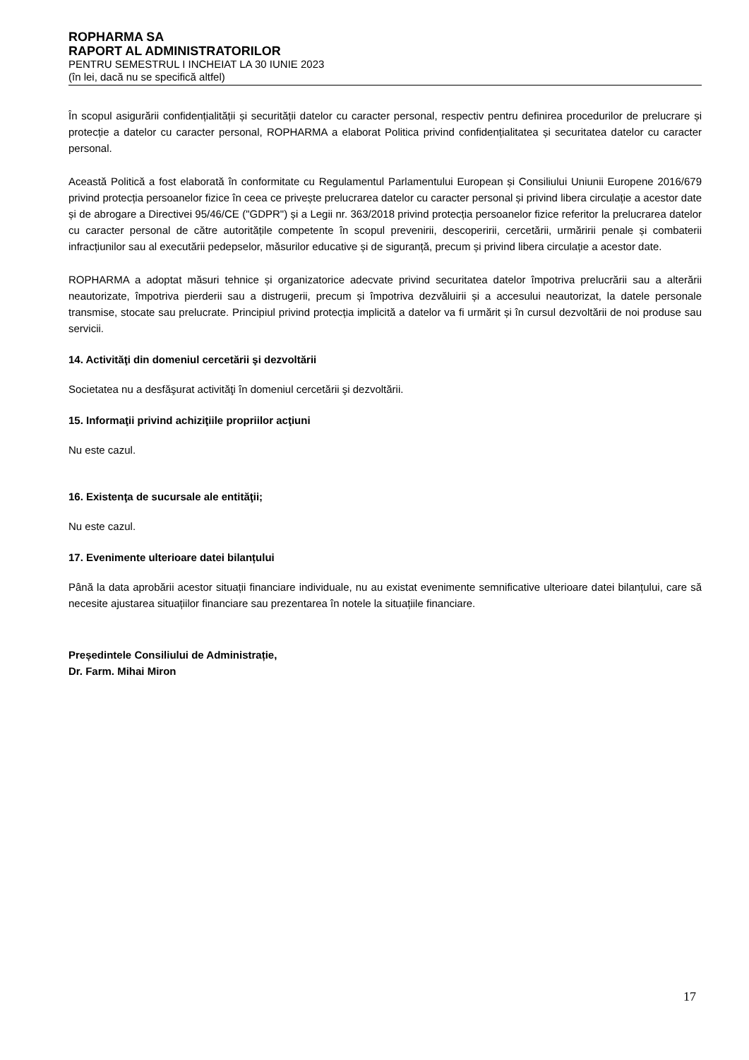ROPHARMA SA
RAPORT AL ADMINISTRATORILOR
PENTRU SEMESTRUL I INCHEIAT LA 30 IUNIE 2023
(în lei, dacă nu se specifică altfel)
În scopul asigurării confidențialității și securității datelor cu caracter personal, respectiv pentru definirea procedurilor de prelucrare și protecție a datelor cu caracter personal, ROPHARMA a elaborat Politica privind confidențialitatea și securitatea datelor cu caracter personal.
Această Politică a fost elaborată în conformitate cu Regulamentul Parlamentului European și Consiliului Uniunii Europene 2016/679 privind protecția persoanelor fizice în ceea ce privește prelucrarea datelor cu caracter personal și privind libera circulație a acestor date și de abrogare a Directivei 95/46/CE ("GDPR") și a Legii nr. 363/2018 privind protecția persoanelor fizice referitor la prelucrarea datelor cu caracter personal de către autoritățile competente în scopul prevenirii, descoperirii, cercetării, urmăririi penale și combaterii infracțiunilor sau al executării pedepselor, măsurilor educative și de siguranță, precum și privind libera circulație a acestor date.
ROPHARMA a adoptat măsuri tehnice și organizatorice adecvate privind securitatea datelor împotriva prelucrării sau a alterării neautorizate, împotriva pierderii sau a distrugerii, precum și împotriva dezvăluirii și a accesului neautorizat, la datele personale transmise, stocate sau prelucrate. Principiul privind protecția implicită a datelor va fi urmărit și în cursul dezvoltării de noi produse sau servicii.
14. Activităţi din domeniul cercetării şi dezvoltării
Societatea nu a desfăşurat activităţi în domeniul cercetării şi dezvoltării.
15. Informaţii privind achiziţiile propriilor acţiuni
Nu este cazul.
16. Existenţa de sucursale ale entităţii;
Nu este cazul.
17. Evenimente ulterioare datei bilanțului
Până la data aprobării acestor situații financiare individuale, nu au existat evenimente semnificative ulterioare datei bilanțului, care să necesite ajustarea situațiilor financiare sau prezentarea în notele la situațiile financiare.
Președintele Consiliului de Administrație,
Dr. Farm. Mihai Miron
17